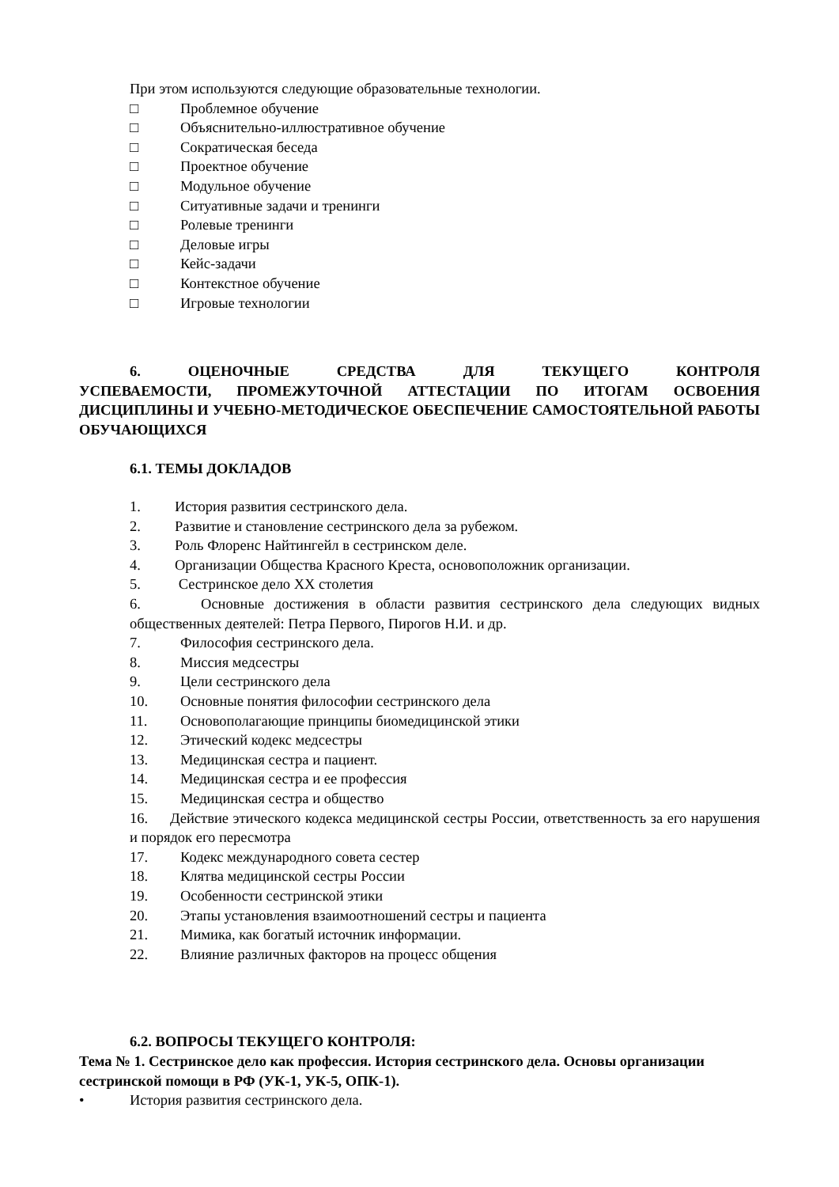При этом используются следующие образовательные технологии.
□ Проблемное обучение
□ Объяснительно-иллюстративное обучение
□ Сократическая беседа
□ Проектное обучение
□ Модульное обучение
□ Ситуативные задачи и тренинги
□ Ролевые тренинги
□ Деловые игры
□ Кейс-задачи
□ Контекстное обучение
□ Игровые технологии
6. ОЦЕНОЧНЫЕ СРЕДСТВА ДЛЯ ТЕКУЩЕГО КОНТРОЛЯ УСПЕВАЕМОСТИ, ПРОМЕЖУТОЧНОЙ АТТЕСТАЦИИ ПО ИТОГАМ ОСВОЕНИЯ ДИСЦИПЛИНЫ И УЧЕБНО-МЕТОДИЧЕСКОЕ ОБЕСПЕЧЕНИЕ САМОСТОЯТЕЛЬНОЙ РАБОТЫ ОБУЧАЮЩИХСЯ
6.1. ТЕМЫ ДОКЛАДОВ
1. История развития сестринского дела.
2. Развитие и становление сестринского дела за рубежом.
3. Роль Флоренс Найтингейл в сестринском деле.
4. Организации Общества Красного Креста, основоположник организации.
5. Сестринское дело XX столетия
6. Основные достижения в области развития сестринского дела следующих видных общественных деятелей: Петра Первого, Пирогов Н.И. и др.
7. Философия сестринского дела.
8. Миссия медсестры
9. Цели сестринского дела
10. Основные понятия философии сестринского дела
11. Основополагающие принципы биомедицинской этики
12. Этический кодекс медсестры
13. Медицинская сестра и пациент.
14. Медицинская сестра и ее профессия
15. Медицинская сестра и общество
16. Действие этического кодекса медицинской сестры России, ответственность за его нарушения и порядок его пересмотра
17. Кодекс международного совета сестер
18. Клятва медицинской сестры России
19. Особенности сестринской этики
20. Этапы установления взаимоотношений сестры и пациента
21. Мимика, как богатый источник информации.
22. Влияние различных факторов на процесс общения
6.2. ВОПРОСЫ ТЕКУЩЕГО КОНТРОЛЯ:
Тема № 1. Сестринское дело как профессия. История сестринского дела. Основы организации сестринской помощи в РФ (УК-1, УК-5, ОПК-1).
• История развития сестринского дела.